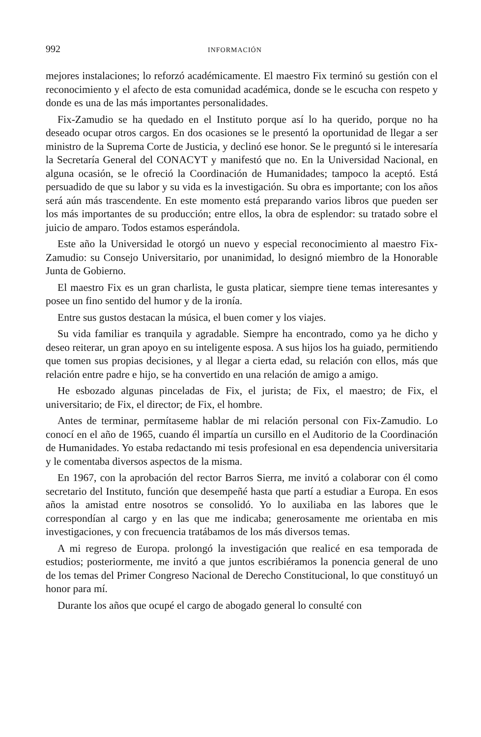992 INFORMACIÓN
mejores instalaciones; lo reforzó académicamente. El maestro Fix terminó su gestión con el reconocimiento y el afecto de esta comunidad académica, donde se le escucha con respeto y donde es una de las más importantes personalidades.
Fix-Zamudio se ha quedado en el Instituto porque así lo ha querido, porque no ha deseado ocupar otros cargos. En dos ocasiones se le presentó la oportunidad de llegar a ser ministro de la Suprema Corte de Justicia, y declinó ese honor. Se le preguntó si le interesaría la Secretaría General del CONACYT y manifestó que no. En la Universidad Nacional, en alguna ocasión, se le ofreció la Coordinación de Humanidades; tampoco la aceptó. Está persuadido de que su labor y su vida es la investigación. Su obra es importante; con los años será aún más trascendente. En este momento está preparando varios libros que pueden ser los más importantes de su producción; entre ellos, la obra de esplendor: su tratado sobre el juicio de amparo. Todos estamos esperándola.
Este año la Universidad le otorgó un nuevo y especial reconocimiento al maestro Fix-Zamudio: su Consejo Universitario, por unanimidad, lo designó miembro de la Honorable Junta de Gobierno.
El maestro Fix es un gran charlista, le gusta platicar, siempre tiene temas interesantes y posee un fino sentido del humor y de la ironía.
Entre sus gustos destacan la música, el buen comer y los viajes.
Su vida familiar es tranquila y agradable. Siempre ha encontrado, como ya he dicho y deseo reiterar, un gran apoyo en su inteligente esposa. A sus hijos los ha guiado, permitiendo que tomen sus propias decisiones, y al llegar a cierta edad, su relación con ellos, más que relación entre padre e hijo, se ha convertido en una relación de amigo a amigo.
He esbozado algunas pinceladas de Fix, el jurista; de Fix, el maestro; de Fix, el universitario; de Fix, el director; de Fix, el hombre.
Antes de terminar, permítaseme hablar de mi relación personal con Fix-Zamudio. Lo conocí en el año de 1965, cuando él impartía un cursillo en el Auditorio de la Coordinación de Humanidades. Yo estaba redactando mi tesis profesional en esa dependencia universitaria y le comentaba diversos aspectos de la misma.
En 1967, con la aprobación del rector Barros Sierra, me invitó a colaborar con él como secretario del Instituto, función que desempeñé hasta que partí a estudiar a Europa. En esos años la amistad entre nosotros se consolidó. Yo lo auxiliaba en las labores que le correspondían al cargo y en las que me indicaba; generosamente me orientaba en mis investigaciones, y con frecuencia tratábamos de los más diversos temas.
A mi regreso de Europa. prolongó la investigación que realicé en esa temporada de estudios; posteriormente, me invitó a que juntos escribiéramos la ponencia general de uno de los temas del Primer Congreso Nacional de Derecho Constitucional, lo que constituyó un honor para mí.
Durante los años que ocupé el cargo de abogado general lo consulté con